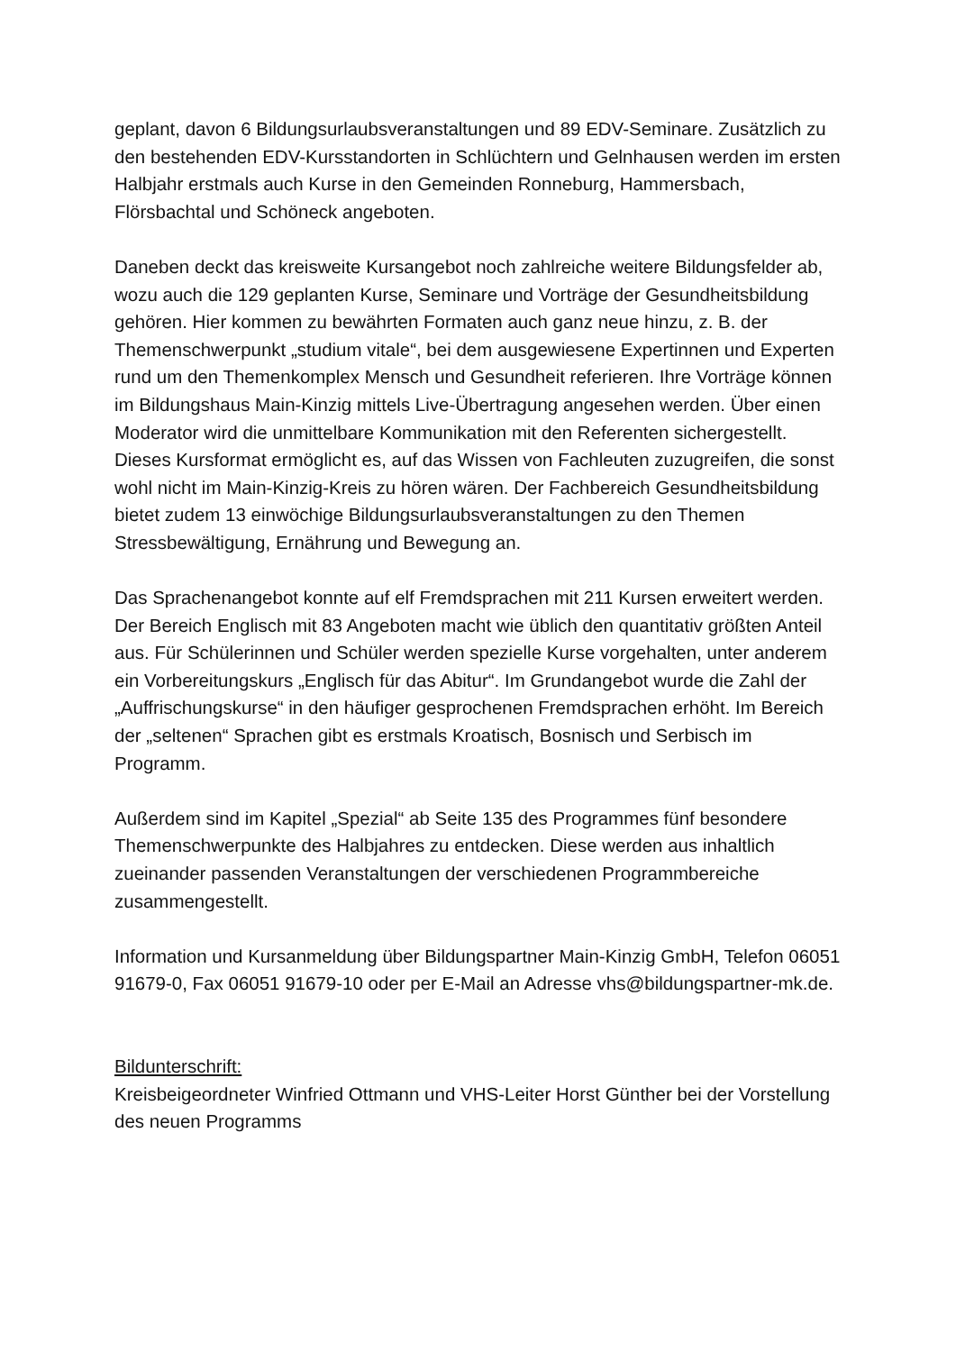geplant, davon 6 Bildungsurlaubsveranstaltungen und 89 EDV-Seminare. Zusätzlich zu den bestehenden EDV-Kursstandorten in Schlüchtern und Gelnhausen werden im ersten Halbjahr erstmals auch Kurse in den Gemeinden Ronneburg, Hammersbach, Flörsbachtal und Schöneck angeboten.
Daneben deckt das kreisweite Kursangebot noch zahlreiche weitere Bildungsfelder ab, wozu auch die 129 geplanten Kurse, Seminare und Vorträge der Gesundheitsbildung gehören. Hier kommen zu bewährten Formaten auch ganz neue hinzu, z. B. der Themenschwerpunkt „studium vitale“, bei dem ausgewiesene Expertinnen und Experten rund um den Themenkomplex Mensch und Gesundheit referieren. Ihre Vorträge können im Bildungshaus Main-Kinzig mittels Live-Übertragung angesehen werden. Über einen Moderator wird die unmittelbare Kommunikation mit den Referenten sichergestellt. Dieses Kursformat ermöglicht es, auf das Wissen von Fachleuten zuzugreifen, die sonst wohl nicht im Main-Kinzig-Kreis zu hören wären. Der Fachbereich Gesundheitsbildung bietet zudem 13 einwöchige Bildungsurlaubsveranstaltungen zu den Themen Stressbewältigung, Ernährung und Bewegung an.
Das Sprachenangebot konnte auf elf Fremdsprachen mit 211 Kursen erweitert werden. Der Bereich Englisch mit 83 Angeboten macht wie üblich den quantitativ größten Anteil aus. Für Schülerinnen und Schüler werden spezielle Kurse vorgehalten, unter anderem ein Vorbereitungskurs „Englisch für das Abitur“. Im Grundangebot wurde die Zahl der „Auffrischungskurse“ in den häufiger gesprochenen Fremdsprachen erhöht. Im Bereich der „seltenen“ Sprachen gibt es erstmals Kroatisch, Bosnisch und Serbisch im Programm.
Außerdem sind im Kapitel „Spezial“ ab Seite 135 des Programmes fünf besondere Themenschwerpunkte des Halbjahres zu entdecken. Diese werden aus inhaltlich zueinander passenden Veranstaltungen der verschiedenen Programmbereiche zusammengestellt.
Information und Kursanmeldung über Bildungspartner Main-Kinzig GmbH, Telefon 06051 91679-0, Fax 06051 91679-10 oder per E-Mail an Adresse vhs@bildungspartner-mk.de.
Bildunterschrift:
Kreisbeigeordneter Winfried Ottmann und VHS-Leiter Horst Günther bei der Vorstellung des neuen Programms